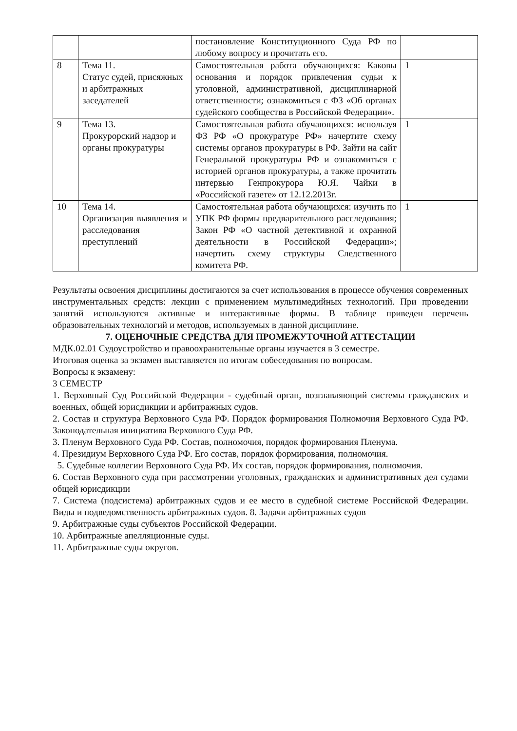| | | постановление Конституционного Суда РФ по любому вопросу и прочитать его. | |
| 8 | Тема 11. Статус судей, присяжных и арбитражных заседателей | Самостоятельная работа обучающихся: Каковы основания и порядок привлечения судьи к уголовной, административной, дисциплинарной ответственности; ознакомиться с ФЗ «Об органах судейского сообщества в Российской Федерации». | 1 |
| 9 | Тема 13. Прокурорский надзор и органы прокуратуры | Самостоятельная работа обучающихся: используя ФЗ РФ «О прокуратуре РФ» начертите схему системы органов прокуратуры в РФ. Зайти на сайт Генеральной прокуратуры РФ и ознакомиться с историей органов прокуратуры, а также прочитать интервью Генпрокурора Ю.Я. Чайки в «Российской газете» от 12.12.2013г. | 1 |
| 10 | Тема 14. Организация выявления и расследования преступлений | Самостоятельная работа обучающихся: изучить по УПК РФ формы предварительного расследования; Закон РФ «О частной детективной и охранной деятельности в Российской Федерации»; начертить схему структуры Следственного комитета РФ. | 1 |
Результаты освоения дисциплины достигаются за счет использования в процессе обучения современных инструментальных средств: лекции с применением мультимедийных технологий. При проведении занятий используются активные и интерактивные формы. В таблице приведен перечень образовательных технологий и методов, используемых в данной дисциплине.
7. ОЦЕНОЧНЫЕ СРЕДСТВА ДЛЯ ПРОМЕЖУТОЧНОЙ АТТЕСТАЦИИ
МДК.02.01 Судоустройство и правоохранительные органы изучается в 3 семестре.
Итоговая оценка за экзамен выставляется по итогам собеседования по вопросам.
Вопросы к экзамену:
3 СЕМЕСТР
1. Верховный Суд Российской Федерации - судебный орган, возглавляющий системы гражданских и военных, общей юрисдикции и арбитражных судов.
2. Состав и структура Верховного Суда РФ. Порядок формирования Полномочия Верховного Суда РФ. Законодательная инициатива Верховного Суда РФ.
3. Пленум Верховного Суда РФ. Состав, полномочия, порядок формирования Пленума.
4. Президиум Верховного Суда РФ. Его состав, порядок формирования, полномочия.
5. Судебные коллегии Верховного Суда РФ. Их состав, порядок формирования, полномочия.
6. Состав Верховного суда при рассмотрении уголовных, гражданских и административных дел судами общей юрисдикции
7. Система (подсистема) арбитражных судов и ее место в судебной системе Российской Федерации. Виды и подведомственность арбитражных судов. 8. Задачи арбитражных судов
9. Арбитражные суды субъектов Российской Федерации.
10. Арбитражные апелляционные суды.
11. Арбитражные суды округов.